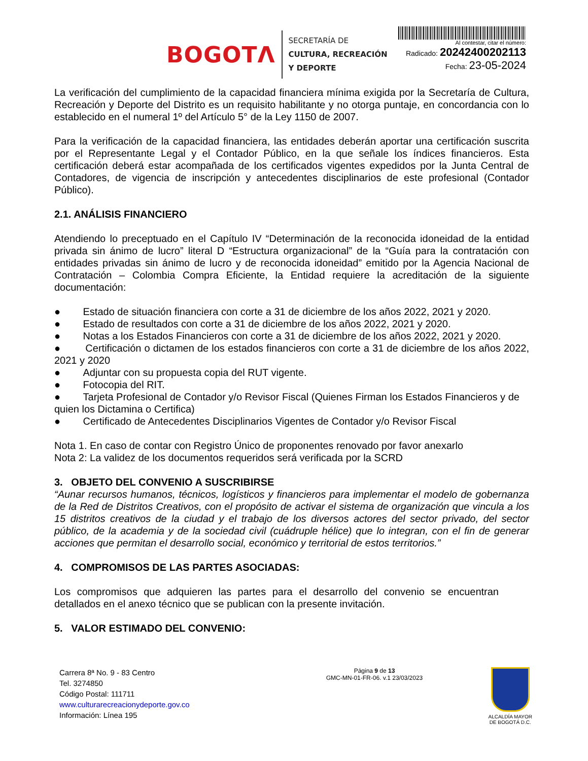BOGOTΛ
SECRETARÍA DE
CULTURA, RECREACIÓN
Y DEPORTE
Al contestar, citar el número:
Radicado: 20242400202113
Fecha: 23-05-2024
La verificación del cumplimiento de la capacidad financiera mínima exigida por la Secretaría de Cultura, Recreación y Deporte del Distrito es un requisito habilitante y no otorga puntaje, en concordancia con lo establecido en el numeral 1º del Artículo 5° de la Ley 1150 de 2007.
Para la verificación de la capacidad financiera, las entidades deberán aportar una certificación suscrita por el Representante Legal y el Contador Público, en la que señale los índices financieros. Esta certificación deberá estar acompañada de los certificados vigentes expedidos por la Junta Central de Contadores, de vigencia de inscripción y antecedentes disciplinarios de este profesional (Contador Público).
2.1. ANÁLISIS FINANCIERO
Atendiendo lo preceptuado en el Capítulo IV “Determinación de la reconocida idoneidad de la entidad privada sin ánimo de lucro” literal D “Estructura organizacional” de la “Guía para la contratación con entidades privadas sin ánimo de lucro y de reconocida idoneidad” emitido por la Agencia Nacional de Contratación – Colombia Compra Eficiente, la Entidad requiere la acreditación de la siguiente documentación:
● Estado de situación financiera con corte a 31 de diciembre de los años 2022, 2021 y 2020.
● Estado de resultados con corte a 31 de diciembre de los años 2022, 2021 y 2020.
● Notas a los Estados Financieros con corte a 31 de diciembre de los años 2022, 2021 y 2020.
● Certificación o dictamen de los estados financieros con corte a 31 de diciembre de los años 2022, 2021 y 2020
● Adjuntar con su propuesta copia del RUT vigente.
● Fotocopia del RIT.
● Tarjeta Profesional de Contador y/o Revisor Fiscal (Quienes Firman los Estados Financieros y de quien los Dictamina o Certifica)
● Certificado de Antecedentes Disciplinarios Vigentes de Contador y/o Revisor Fiscal
Nota 1. En caso de contar con Registro Único de proponentes renovado por favor anexarlo
Nota 2: La validez de los documentos requeridos será verificada por la SCRD
3. OBJETO DEL CONVENIO A SUSCRIBIRSE
“Aunar recursos humanos, técnicos, logísticos y financieros para implementar el modelo de gobernanza de la Red de Distritos Creativos, con el propósito de activar el sistema de organización que vincula a los 15 distritos creativos de la ciudad y el trabajo de los diversos actores del sector privado, del sector público, de la academia y de la sociedad civil (cuádruple hélice) que lo integran, con el fin de generar acciones que permitan el desarrollo social, económico y territorial de estos territorios.”
4. COMPROMISOS DE LAS PARTES ASOCIADAS:
Los compromisos que adquieren las partes para el desarrollo del convenio se encuentran detallados en el anexo técnico que se publican con la presente invitación.
5. VALOR ESTIMADO DEL CONVENIO:
Carrera 8ª No. 9 - 83 Centro
Tel. 3274850
Código Postal: 111711
www.culturarecreacionydeporte.gov.co
Información: Línea 195
Página 9 de 13
GMC-MN-01-FR-06. v.1 23/03/2023
ALCALDÍA MAYOR
DE BOGOTÁ D.C.